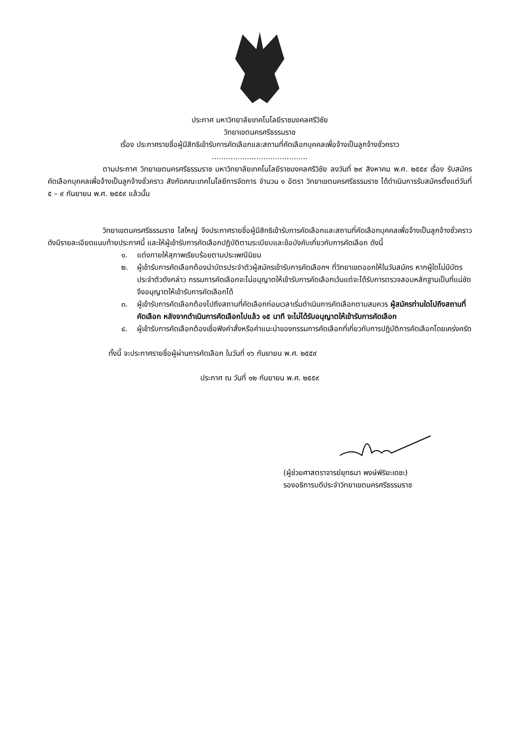ประกาศ มหาวิทยาลัยเทคโนโลยีราชมงคลศรีวิชัย
วิทยาเขตนครศรีธรรมราช
เรื่อง ประกาศรายชื่อผู้มีสิทธิเข้ารับการคัดเลือกและสถานที่คัดเลือกบุคคลเพื่อจ้างเป็นลูกจ้างชั่วคราว
.........................................
ตามประกาศ วิทยาเขตนครศรีธรรมราช มหาวิทยาลัยเทคโนโลยีราชมงคลศรีวิชัย ลงวันที่ ๒๙ สิงหาคม พ.ศ. ๒๕๕๙ เรื่อง รับสมัครคัดเลือกบุคคลเพื่อจ้างเป็นลูกจ้างชั่วคราว สังกัดคณะเทคโนโลยีการจัดการ จำนวน ๑ อัตรา วิทยาเขตนครศรีธรรมราช ได้ดำเนินการรับสมัครตั้งแต่วันที่ ๕ – ๙ กันยายน พ.ศ. ๒๕๕๙ แล้วนั้น
วิทยาเขตนครศรีธรรมราช ไสใหญ่ จึงประกาศรายชื่อผู้มีสิทธิเข้ารับการคัดเลือกและสถานที่คัดเลือกบุคคลเพื่อจ้างเป็นลูกจ้างชั่วคราว ดังมีรายละเอียดแนบท้ายประกาศนี้ และให้ผู้เข้ารับการคัดเลือกปฏิบัติตามระเบียบและข้อบังคับเกี่ยวกับการคัดเลือก ดังนี้
๑. แต่งกายให้สุภาพเรียบร้อยตามประเพณีนิยม
๒. ผู้เข้ารับการคัดเลือกต้องนำบัตรประจำตัวผู้สมัครเข้ารับการคัดเลือกฯ ที่วิทยาเขตออกให้ในวันสมัคร หากผู้ใดไม่มีบัตรประจำตัวดังกล่าว กรรมการคัดเลือกจะไม่อนุญาตให้เข้ารับการคัดเลือกเว้นแต่จะได้รับการตรวจสอบหลักฐานเป็นที่แน่ชัด จึงอนุญาตให้เข้ารับการคัดเลือกได้
๓. ผู้เข้ารับการคัดเลือกต้องไปถึงสถานที่คัดเลือกก่อนเวลาเริ่มดำเนินการคัดเลือกตามสมควร ผู้สมัครท่านใดไปถึงสถานที่คัดเลือก หลังจากดำเนินการคัดเลือกไปแล้ว ๑๕ นาที จะไม่ได้รับอนุญาตให้เข้ารับการคัดเลือก
๔. ผู้เข้ารับการคัดเลือกต้องเชื่อฟังคำสั่งหรือคำแนะนำของกรรมการคัดเลือกที่เกี่ยวกับการปฏิบัติการคัดเลือกโดยเคร่งครัด
ทั้งนี้ จะประกาศรายชื่อผู้ผ่านการคัดเลือก ในวันที่ ๑๖ กันยายน พ.ศ. ๒๕๕๙
ประกาศ ณ วันที่ ๑๒ กันยายน พ.ศ. ๒๕๕๙
(ผู้ช่วยศาสตราจารย์ยุทธนา พงษ์พิริยะเดชะ)
รองอธิการบดีประจำวิทยาเขตนครศรีธรรมราช